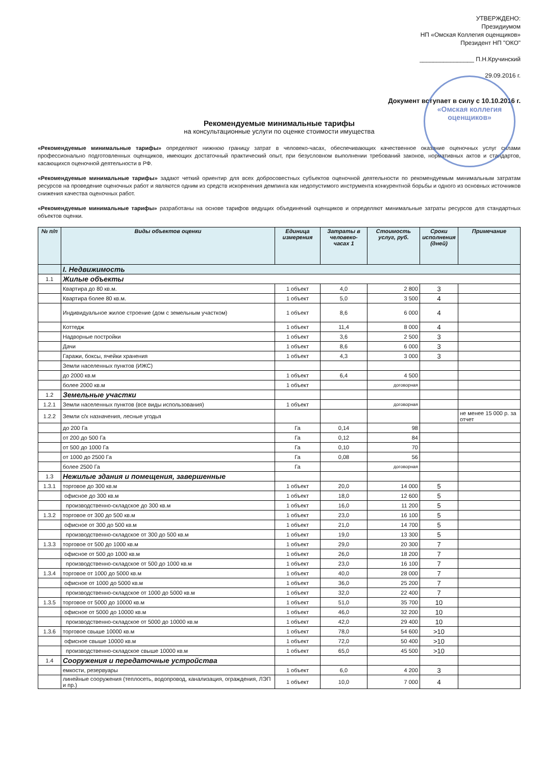«Омская коллегия оценщиков»
УТВЕРЖДЕНО:
Президиумом
НП «Омская Коллегия оценщиков»
Президент НП "ОКО"
________________ П.Н.Кручинский
29.09.2016 г.
Документ вступает в силу с 10.10.2016 г.
Рекомендуемые минимальные тарифы
на консультационные услуги по оценке стоимости имущества
«Рекомендуемые минимальные тарифы» определяют нижнюю границу затрат в человеко-часах, обеспечивающих качественное оказание оценочных услуг силами профессионально подготовленных оценщиков, имеющих достаточный практический опыт, при безусловном выполнении требований законов, нормативных актов и стандартов, касающихся оценочной деятельности в РФ.
«Рекомендуемые минимальные тарифы» задают четкий ориентир для всех добросовестных субъектов оценочной деятельности по рекомендуемым минимальным затратам ресурсов на проведение оценочных работ и являются одним из средств искоренения демпинга как недопустимого инструмента конкурентной борьбы и одного из основных источников снижения качества оценочных работ.
«Рекомендуемые минимальные тарифы» разработаны на основе тарифов ведущих объединений оценщиков и определяют минимальные затраты ресурсов для стандартных объектов оценки.
| № п/п | Виды объектов оценки | Единица измерения | Затраты в человеко-часах 1 | Стоимость услуг, руб. | Сроки исполнения (дней) | Примечание |
| --- | --- | --- | --- | --- | --- | --- |
| | I. Недвижимость | | | | | |
| 1.1 | Жилые объекты | | | | | |
| | Квартира до 80 кв.м. | 1 объект | 4,0 | 2 800 | 3 | |
| | Квартира более 80 кв.м. | 1 объект | 5,0 | 3 500 | 4 | |
| | Индивидуальное жилое строение (дом с земельным участком) | 1 объект | 8,6 | 6 000 | 4 | |
| | Коттедж | 1 объект | 11,4 | 8 000 | 4 | |
| | Надворные постройки | 1 объект | 3,6 | 2 500 | 3 | |
| | Дачи | 1 объект | 8,6 | 6 000 | 3 | |
| | Гаражи, боксы, ячейки хранения | 1 объект | 4,3 | 3 000 | 3 | |
| | Земли населенных пунктов (ИЖС) | | | | | |
| | до 2000 кв.м | 1 объект | 6,4 | 4 500 | | |
| | более 2000 кв.м | 1 объект | | договорная | | |
| 1.2 | Земельные участки | | | | | |
| 1.2.1 | Земли населенных пунктов (все виды использования) | 1 объект | | договорная | | |
| 1.2.2 | Земли с/х назначения, лесные угодья | | | | | не менее 15 000 р. за отчет |
| | до 200 Га | Га | 0,14 | 98 | | |
| | от 200 до 500 Га | Га | 0,12 | 84 | | |
| | от 500 до 1000 Га | Га | 0,10 | 70 | | |
| | от 1000 до 2500 Га | Га | 0,08 | 56 | | |
| | более 2500 Га | Га | | договорная | | |
| 1.3 | Нежилые здания и помещения, завершенные | | | | | |
| 1.3.1 | торговое до 300 кв.м | 1 объект | 20,0 | 14 000 | 5 | |
| | офисное до 300 кв.м | 1 объект | 18,0 | 12 600 | 5 | |
| | производственно-складское до 300 кв.м | 1 объект | 16,0 | 11 200 | 5 | |
| 1.3.2 | торговое от 300 до 500 кв.м | 1 объект | 23,0 | 16 100 | 5 | |
| | офисное от 300 до 500 кв.м | 1 объект | 21,0 | 14 700 | 5 | |
| | производственно-складское от 300 до 500 кв.м | 1 объект | 19,0 | 13 300 | 5 | |
| 1.3.3 | торговое от 500 до 1000 кв.м | 1 объект | 29,0 | 20 300 | 7 | |
| | офисное от 500 до 1000 кв.м | 1 объект | 26,0 | 18 200 | 7 | |
| | производственно-складское от 500 до 1000 кв.м | 1 объект | 23,0 | 16 100 | 7 | |
| 1.3.4 | торговое от 1000 до 5000 кв.м | 1 объект | 40,0 | 28 000 | 7 | |
| | офисное от 1000 до 5000 кв.м | 1 объект | 36,0 | 25 200 | 7 | |
| | производственно-складское от 1000 до 5000 кв.м | 1 объект | 32,0 | 22 400 | 7 | |
| 1.3.5 | торговое от 5000 до 10000 кв.м | 1 объект | 51,0 | 35 700 | 10 | |
| | офисное от 5000 до 10000 кв.м | 1 объект | 46,0 | 32 200 | 10 | |
| | производственно-складское от 5000 до 10000 кв.м | 1 объект | 42,0 | 29 400 | 10 | |
| 1.3.6 | торговое свыше 10000 кв.м | 1 объект | 78,0 | 54 600 | >10 | |
| | офисное свыше 10000 кв.м | 1 объект | 72,0 | 50 400 | >10 | |
| | производственно-складское свыше 10000 кв.м | 1 объект | 65,0 | 45 500 | >10 | |
| 1.4 | Сооружения и передаточные устройства | | | | | |
| | емкости, резервуары | 1 объект | 6,0 | 4 200 | 3 | |
| | линейные сооружения (теплосеть, водопровод, канализация, ограждения, ЛЭП и пр.) | 1 объект | 10,0 | 7 000 | 4 | |